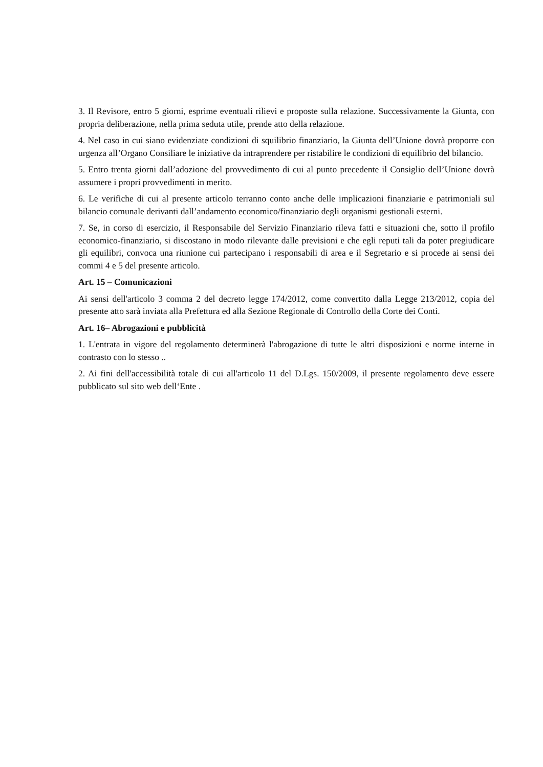3. Il Revisore, entro 5 giorni, esprime eventuali rilievi e proposte sulla relazione. Successivamente la Giunta, con propria deliberazione, nella prima seduta utile, prende atto della relazione.
4. Nel caso in cui siano evidenziate condizioni di squilibrio finanziario, la Giunta dell’Unione dovrà proporre con urgenza all’Organo Consiliare le iniziative da intraprendere per ristabilire le condizioni di equilibrio del bilancio.
5. Entro trenta giorni dall’adozione del provvedimento di cui al punto precedente il Consiglio dell’Unione dovrà assumere i propri provvedimenti in merito.
6. Le verifiche di cui al presente articolo terranno conto anche delle implicazioni finanziarie e patrimoniali sul bilancio comunale derivanti dall’andamento economico/finanziario degli organismi gestionali esterni.
7. Se, in corso di esercizio, il Responsabile del Servizio Finanziario rileva fatti e situazioni che, sotto il profilo economico-finanziario, si discostano in modo rilevante dalle previsioni e che egli reputi tali da poter pregiudicare gli equilibri, convoca una riunione cui partecipano i responsabili di area e il Segretario e si procede ai sensi dei commi 4 e 5 del presente articolo.
Art. 15 – Comunicazioni
Ai sensi dell'articolo 3 comma 2 del decreto legge 174/2012, come convertito dalla Legge 213/2012, copia del presente atto sarà inviata alla Prefettura ed alla Sezione Regionale di Controllo della Corte dei Conti.
Art. 16– Abrogazioni e pubblicità
1. L'entrata in vigore del regolamento determinerà l'abrogazione di tutte le altri disposizioni e norme interne in contrasto con lo stesso ..
2. Ai fini dell'accessibilità totale di cui all'articolo 11 del D.Lgs. 150/2009, il presente regolamento deve essere pubblicato sul sito web dell‘Ente .